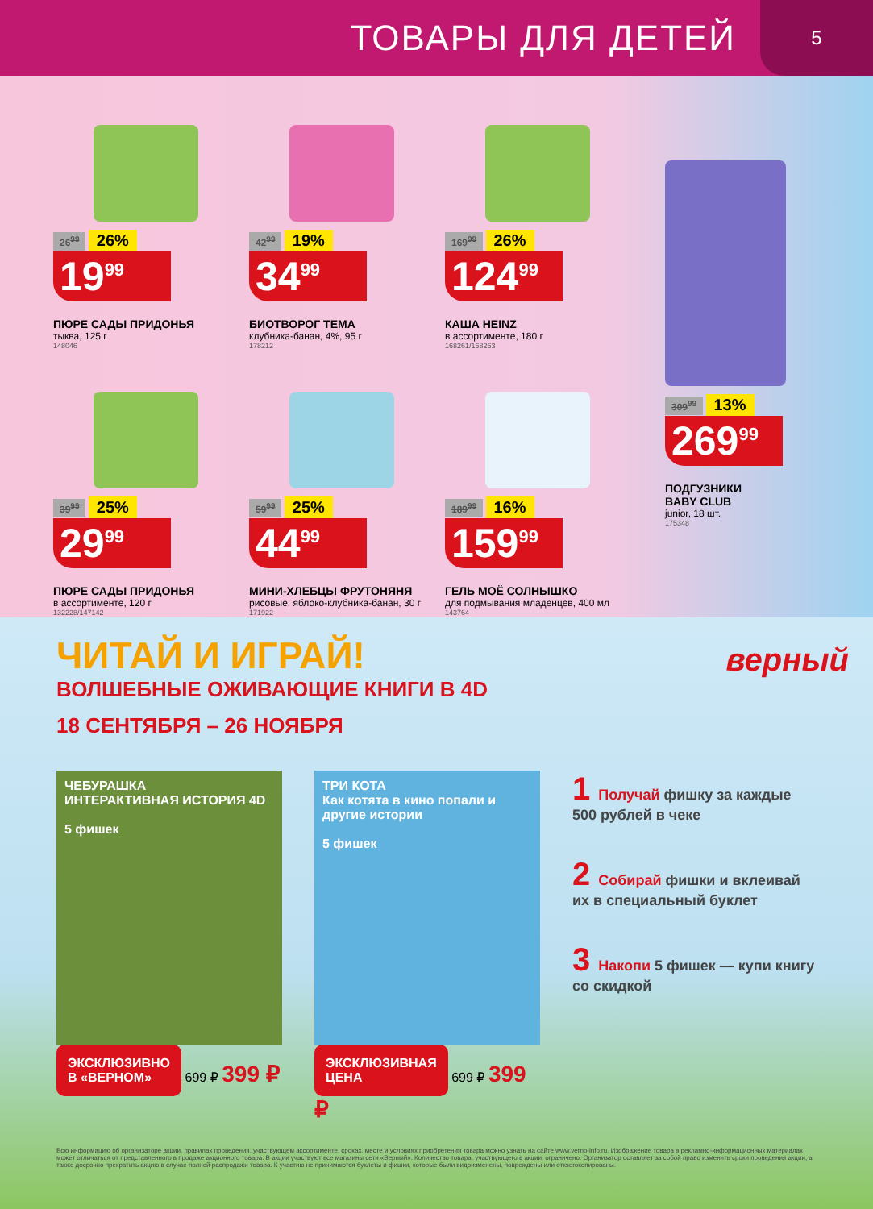ТОВАРЫ ДЛЯ ДЕТЕЙ
5
26<sup>99</sup> 26%
19<sup>99</sup>
ПЮРЕ САДЫ ПРИДОНЬЯ
тыква, 125 г
148046
42<sup>99</sup> 19%
34<sup>99</sup>
БИОТВОРОГ ТЕМА
клубника-банан, 4%, 95 г
178212
169<sup>99</sup> 26%
124<sup>99</sup>
КАША HEINZ
в ассортименте, 180 г
168261/168263
39<sup>99</sup> 25%
29<sup>99</sup>
ПЮРЕ САДЫ ПРИДОНЬЯ
в ассортименте, 120 г
132228/147142
59<sup>99</sup> 25%
44<sup>99</sup>
МИНИ-ХЛЕБЦЫ ФРУТОНЯНЯ
рисовые, яблоко-клубника-банан, 30 г
171922
189<sup>99</sup> 16%
159<sup>99</sup>
ГЕЛЬ МОЁ СОЛНЫШКО
для подмывания младенцев, 400 мл
143764
309<sup>99</sup> 13%
269<sup>99</sup>
ПОДГУЗНИКИ
BABY CLUB
junior, 18 шт.
175348
верный
ЧИТАЙ И ИГРАЙ!
ВОЛШЕБНЫЕ ОЖИВАЮЩИЕ КНИГИ В 4D
18 СЕНТЯБРЯ – 26 НОЯБРЯ
ЧЕБУРАШКА
ИНТЕРАКТИВНАЯ ИСТОРИЯ 4D
5 фишек
ЭКСКЛЮЗИВНО
В «ВЕРНОМ» 699 ₽ 399 ₽
ТРИ КОТА
Как котята в кино попали и другие истории
5 фишек
ЭКСКЛЮЗИВНАЯ
ЦЕНА 699 ₽ 399 ₽
1 Получай фишку за каждые 500 рублей в чеке
2 Собирай фишки и вклеивай их в специальный буклет
3 Накопи 5 фишек — купи книгу со скидкой
Всю информацию об организаторе акции, правилах проведения, участвующем ассортименте, сроках, месте и условиях приобретения товара можно узнать на сайте www.verno-info.ru. Изображение товара в рекламно-информационных материалах может отличаться от представленного в продаже акционного товара. В акции участвуют все магазины сети «Верный». Количество товара, участвующего в акции, ограничено. Организатор оставляет за собой право изменить сроки проведения акции, а также досрочно прекратить акцию в случае полной распродажи товара. К участию не принимаются буклеты и фишки, которые были видоизменены, повреждены или откserокопированы.